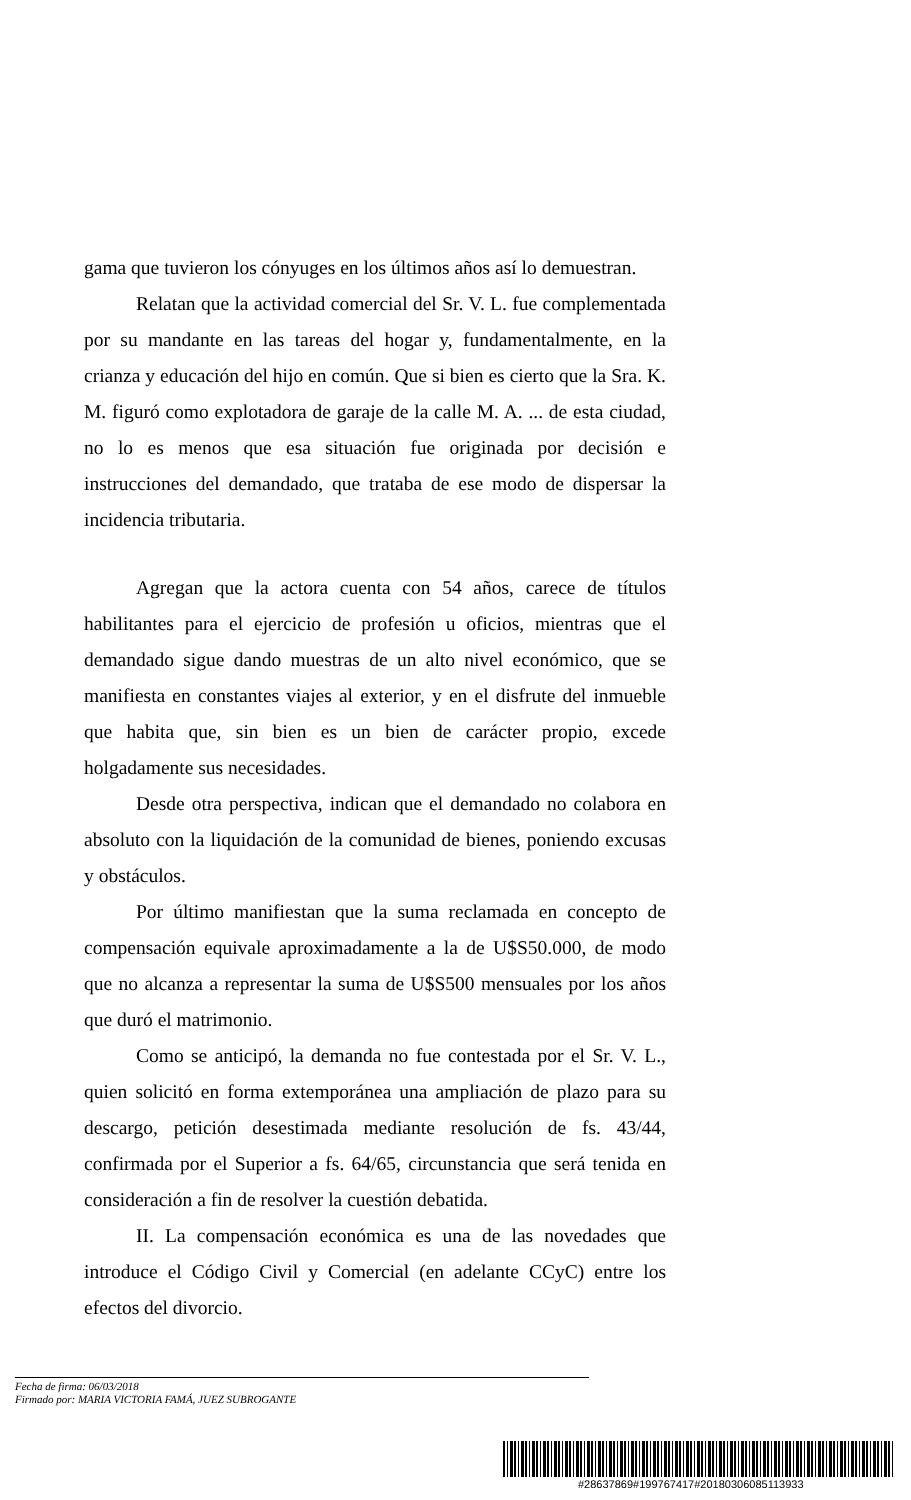gama que tuvieron los cónyuges en los últimos años así lo demuestran.
Relatan que la actividad comercial del Sr. V. L. fue complementada por su mandante en las tareas del hogar y, fundamentalmente, en la crianza y educación del hijo en común. Que si bien es cierto que la Sra. K. M. figuró como explotadora de garaje de la calle M. A. ... de esta ciudad, no lo es menos que esa situación fue originada por decisión e instrucciones del demandado, que trataba de ese modo de dispersar la incidencia tributaria.
Agregan que la actora cuenta con 54 años, carece de títulos habilitantes para el ejercicio de profesión u oficios, mientras que el demandado sigue dando muestras de un alto nivel económico, que se manifiesta en constantes viajes al exterior, y en el disfrute del inmueble que habita que, sin bien es un bien de carácter propio, excede holgadamente sus necesidades.
Desde otra perspectiva, indican que el demandado no colabora en absoluto con la liquidación de la comunidad de bienes, poniendo excusas y obstáculos.
Por último manifiestan que la suma reclamada en concepto de compensación equivale aproximadamente a la de U$S50.000, de modo que no alcanza a representar la suma de U$S500 mensuales por los años que duró el matrimonio.
Como se anticipó, la demanda no fue contestada por el Sr. V. L., quien solicitó en forma extemporánea una ampliación de plazo para su descargo, petición desestimada mediante resolución de fs. 43/44, confirmada por el Superior a fs. 64/65, circunstancia que será tenida en consideración a fin de resolver la cuestión debatida.
II. La compensación económica es una de las novedades que introduce el Código Civil y Comercial (en adelante CCyC) entre los efectos del divorcio.
Fecha de firma: 06/03/2018
Firmado por: MARIA VICTORIA FAMÁ, JUEZ SUBROGANTE
#28637869#199767417#20180306085113933